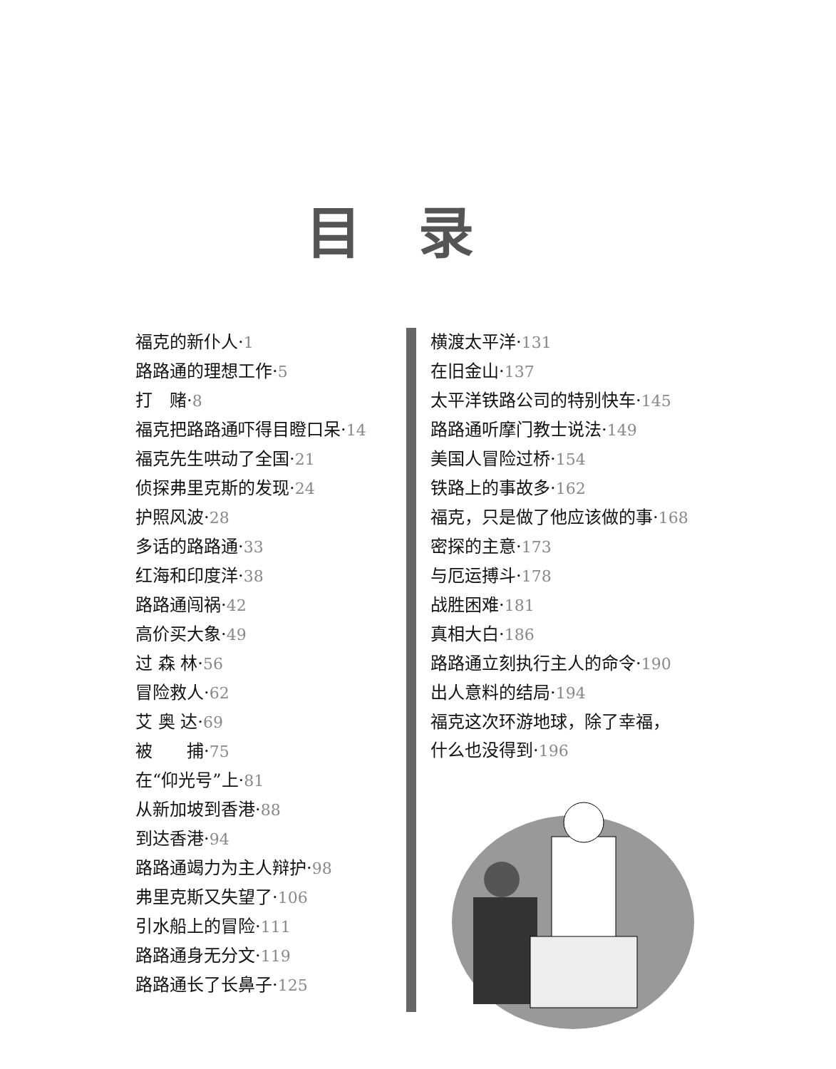目录
福克的新仆人·1
路路通的理想工作·5
打　赌·8
福克把路路通吓得目瞪口呆·14
福克先生哄动了全国·21
侦探弗里克斯的发现·24
护照风波·28
多话的路路通·33
红海和印度洋·38
路路通闯祸·42
高价买大象·49
过 森 林·56
冒险救人·62
艾 奥 达·69
被　　捕·75
在“仰光号”上·81
从新加坡到香港·88
到达香港·94
路路通竭力为主人辩护·98
弗里克斯又失望了·106
引水船上的冒险·111
路路通身无分文·119
路路通长了长鼻子·125
横渡太平洋·131
在旧金山·137
太平洋铁路公司的特别快车·145
路路通听摩门教士说法·149
美国人冒险过桥·154
铁路上的事故多·162
福克，只是做了他应该做的事·168
密探的主意·173
与厄运搏斗·178
战胜困难·181
真相大白·186
路路通立刻执行主人的命令·190
出人意料的结局·194
福克这次环游地球，除了幸福，
什么也没得到·196